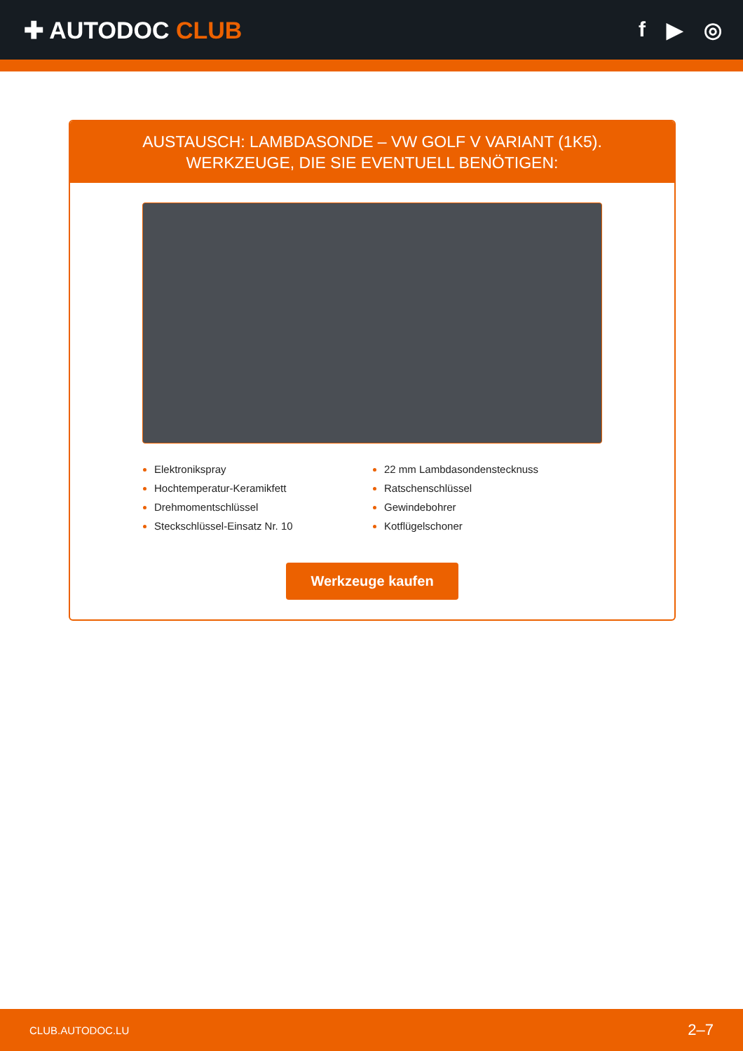✚ AUTODOC CLUB f ▶ ◎
AUSTAUSCH: LAMBDASONDE – VW GOLF V VARIANT (1K5). WERKZEUGE, DIE SIE EVENTUELL BENÖTIGEN:
Elektronikspray
Hochtemperatur-Keramikfett
Drehmomentschlüssel
Steckschlüssel-Einsatz Nr. 10
22 mm Lambdasondenstecknuss
Ratschenschlüssel
Gewindebohrer
Kotflügelschoner
Werkzeuge kaufen
CLUB.AUTODOC.LU 2–7